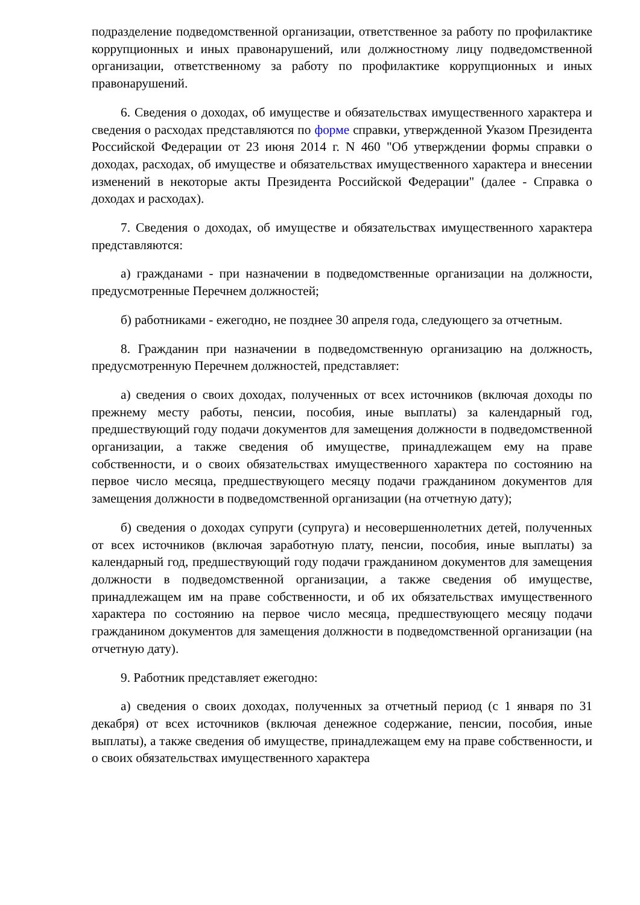подразделение подведомственной организации, ответственное за работу по профилактике коррупционных и иных правонарушений, или должностному лицу подведомственной организации, ответственному за работу по профилактике коррупционных и иных правонарушений.
6. Сведения о доходах, об имуществе и обязательствах имущественного характера и сведения о расходах представляются по форме справки, утвержденной Указом Президента Российской Федерации от 23 июня 2014 г. N 460 "Об утверждении формы справки о доходах, расходах, об имуществе и обязательствах имущественного характера и внесении изменений в некоторые акты Президента Российской Федерации" (далее - Справка о доходах и расходах).
7. Сведения о доходах, об имуществе и обязательствах имущественного характера представляются:
а) гражданами - при назначении в подведомственные организации на должности, предусмотренные Перечнем должностей;
б) работниками - ежегодно, не позднее 30 апреля года, следующего за отчетным.
8. Гражданин при назначении в подведомственную организацию на должность, предусмотренную Перечнем должностей, представляет:
а) сведения о своих доходах, полученных от всех источников (включая доходы по прежнему месту работы, пенсии, пособия, иные выплаты) за календарный год, предшествующий году подачи документов для замещения должности в подведомственной организации, а также сведения об имуществе, принадлежащем ему на праве собственности, и о своих обязательствах имущественного характера по состоянию на первое число месяца, предшествующего месяцу подачи гражданином документов для замещения должности в подведомственной организации (на отчетную дату);
б) сведения о доходах супруги (супруга) и несовершеннолетних детей, полученных от всех источников (включая заработную плату, пенсии, пособия, иные выплаты) за календарный год, предшествующий году подачи гражданином документов для замещения должности в подведомственной организации, а также сведения об имуществе, принадлежащем им на праве собственности, и об их обязательствах имущественного характера по состоянию на первое число месяца, предшествующего месяцу подачи гражданином документов для замещения должности в подведомственной организации (на отчетную дату).
9. Работник представляет ежегодно:
а) сведения о своих доходах, полученных за отчетный период (с 1 января по 31 декабря) от всех источников (включая денежное содержание, пенсии, пособия, иные выплаты), а также сведения об имуществе, принадлежащем ему на праве собственности, и о своих обязательствах имущественного характера